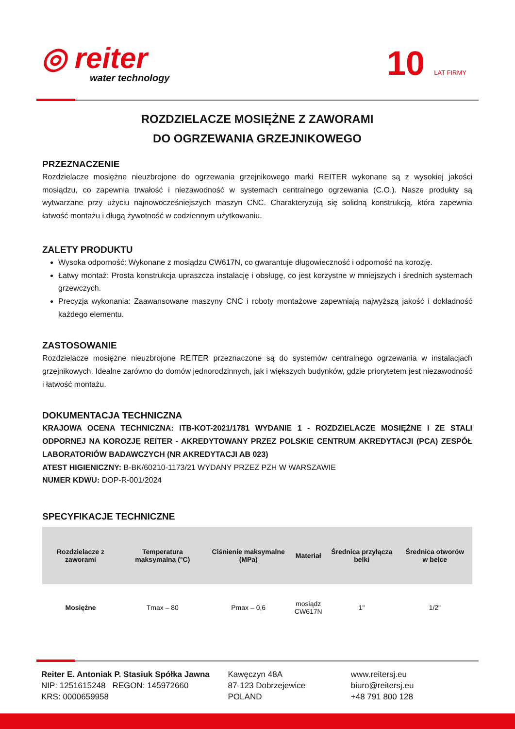◎ reiter
water technology
10 LAT FIRMY
ROZDZIELACZE MOSIĘŻNE Z ZAWORAMI
DO OGRZEWANIA GRZEJNIKOWEGO
PRZEZNACZENIE
Rozdzielacze mosiężne nieuzbrojone do ogrzewania grzejnikowego marki REITER wykonane są z wysokiej jakości mosiądzu, co zapewnia trwałość i niezawodność w systemach centralnego ogrzewania (C.O.). Nasze produkty są wytwarzane przy użyciu najnowocześniejszych maszyn CNC. Charakteryzują się solidną konstrukcją, która zapewnia łatwość montażu i długą żywotność w codziennym użytkowaniu.
ZALETY PRODUKTU
Wysoka odporność: Wykonane z mosiądzu CW617N, co gwarantuje długowieczność i odporność na korozję.
Łatwy montaż: Prosta konstrukcja upraszcza instalację i obsługę, co jest korzystne w mniejszych i średnich systemach grzewczych.
Precyzja wykonania: Zaawansowane maszyny CNC i roboty montażowe zapewniają najwyższą jakość i dokładność każdego elementu.
ZASTOSOWANIE
Rozdzielacze mosiężne nieuzbrojone REITER przeznaczone są do systemów centralnego ogrzewania w instalacjach grzejnikowych. Idealne zarówno do domów jednorodzinnych, jak i większych budynków, gdzie priorytetem jest niezawodność i łatwość montażu.
DOKUMENTACJA TECHNICZNA
KRAJOWA OCENA TECHNICZNA: ITB-KOT-2021/1781 WYDANIE 1 - ROZDZIELACZE MOSIĘŻNE I ZE STALI ODPORNEJ NA KOROZJĘ REITER - AKREDYTOWANY PRZEZ POLSKIE CENTRUM AKREDYTACJI (PCA) ZESPÓŁ LABORATORIÓW BADAWCZYCH (NR AKREDYTACJI AB 023)
ATEST HIGIENICZNY: B-BK/60210-1173/21 WYDANY PRZEZ PZH W WARSZAWIE
NUMER KDWU: DOP-R-001/2024
SPECYFIKACJE TECHNICZNE
| Rozdzielacze z zaworami | Temperatura maksymalna (°C) | Ciśnienie maksymalne (MPa) | Materiał | Średnica przyłącza belki | Średnica otworów w belce |
| --- | --- | --- | --- | --- | --- |
| Mosiężne | Tmax – 80 | Pmax – 0,6 | mosiądz CW617N | 1" | 1/2" |
Reiter E. Antoniak P. Stasiuk Spółka Jawna
NIP: 1251615248 REGON: 145972660
KRS: 0000659958
Kawęczyn 48A
87-123 Dobrzejewice
POLAND
www.reitersj.eu
biuro@reitersj.eu
+48 791 800 128